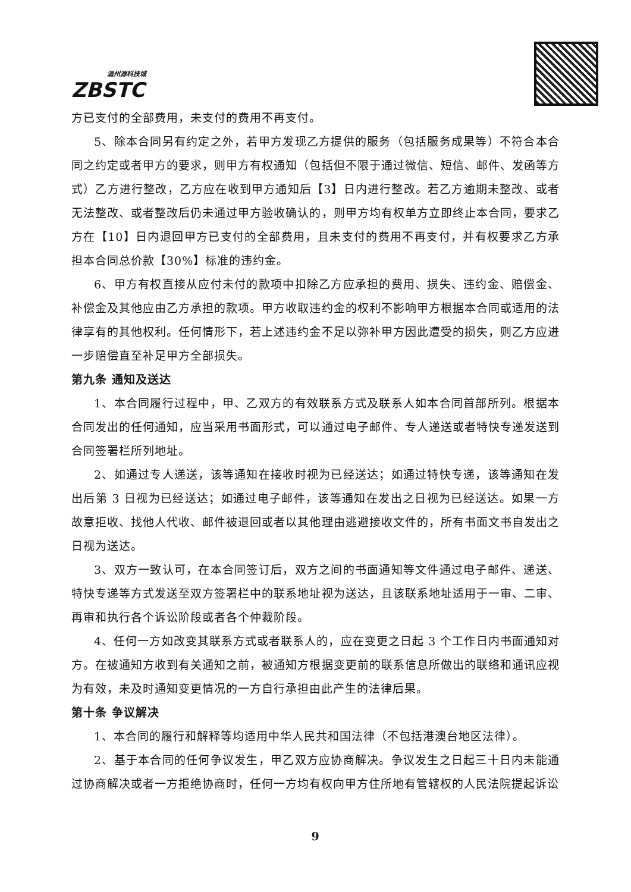温州源科技城
ZBSTC
方已支付的全部费用，未支付的费用不再支付。
5、除本合同另有约定之外，若甲方发现乙方提供的服务（包括服务成果等）不符合本合同之约定或者甲方的要求，则甲方有权通知（包括但不限于通过微信、短信、邮件、发函等方式）乙方进行整改，乙方应在收到甲方通知后【3】日内进行整改。若乙方逾期未整改、或者无法整改、或者整改后仍未通过甲方验收确认的，则甲方均有权单方立即终止本合同，要求乙方在【10】日内退回甲方已支付的全部费用，且未支付的费用不再支付，并有权要求乙方承担本合同总价款【30%】标准的违约金。
6、甲方有权直接从应付未付的款项中扣除乙方应承担的费用、损失、违约金、赔偿金、补偿金及其他应由乙方承担的款项。甲方收取违约金的权利不影响甲方根据本合同或适用的法律享有的其他权利。任何情形下，若上述违约金不足以弥补甲方因此遭受的损失，则乙方应进一步赔偿直至补足甲方全部损失。
第九条 通知及送达
1、本合同履行过程中，甲、乙双方的有效联系方式及联系人如本合同首部所列。根据本合同发出的任何通知，应当采用书面形式，可以通过电子邮件、专人递送或者特快专递发送到合同签署栏所列地址。
2、如通过专人递送，该等通知在接收时视为已经送达；如通过特快专递，该等通知在发出后第 3 日视为已经送达；如通过电子邮件，该等通知在发出之日视为已经送达。如果一方故意拒收、找他人代收、邮件被退回或者以其他理由逃避接收文件的，所有书面文书自发出之日视为送达。
3、双方一致认可，在本合同签订后，双方之间的书面通知等文件通过电子邮件、递送、特快专递等方式发送至双方签署栏中的联系地址视为送达，且该联系地址适用于一审、二审、再审和执行各个诉讼阶段或者各个仲裁阶段。
4、任何一方如改变其联系方式或者联系人的，应在变更之日起 3 个工作日内书面通知对方。在被通知方收到有关通知之前，被通知方根据变更前的联系信息所做出的联络和通讯应视为有效，未及时通知变更情况的一方自行承担由此产生的法律后果。
第十条 争议解决
1、本合同的履行和解释等均适用中华人民共和国法律（不包括港澳台地区法律）。
2、基于本合同的任何争议发生，甲乙双方应协商解决。争议发生之日起三十日内未能通过协商解决或者一方拒绝协商时，任何一方均有权向甲方住所地有管辖权的人民法院提起诉讼
9